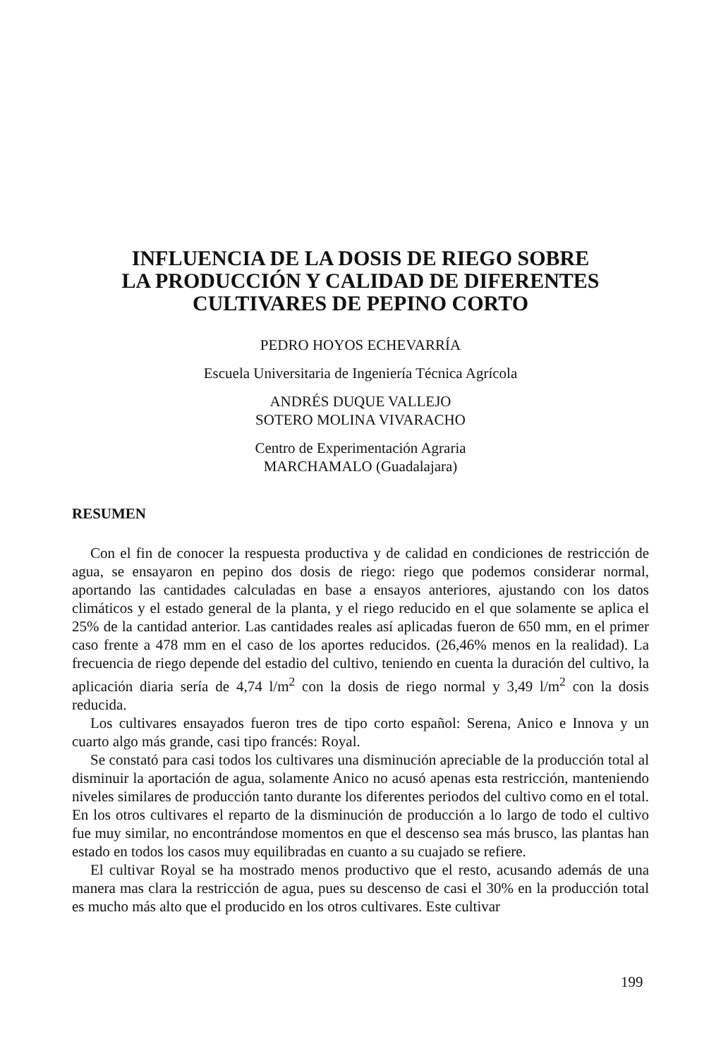INFLUENCIA DE LA DOSIS DE RIEGO SOBRE
LA PRODUCCIÓN Y CALIDAD DE DIFERENTES
CULTIVARES DE PEPINO CORTO
PEDRO HOYOS ECHEVARRÍA
Escuela Universitaria de Ingeniería Técnica Agrícola
ANDRÉS DUQUE VALLEJO
SOTERO MOLINA VIVARACHO
Centro de Experimentación Agraria
MARCHAMALO (Guadalajara)
RESUMEN
Con el fin de conocer la respuesta productiva y de calidad en condiciones de restricción de agua, se ensayaron en pepino dos dosis de riego: riego que podemos considerar normal, aportando las cantidades calculadas en base a ensayos anteriores, ajustando con los datos climáticos y el estado general de la planta, y el riego reducido en el que solamente se aplica el 25% de la cantidad anterior. Las cantidades reales así aplicadas fueron de 650 mm, en el primer caso frente a 478 mm en el caso de los aportes reducidos. (26,46% menos en la realidad). La frecuencia de riego depende del estadio del cultivo, teniendo en cuenta la duración del cultivo, la aplicación diaria sería de 4,74 l/m<sup>2</sup> con la dosis de riego normal y 3,49 l/m<sup>2</sup> con la dosis reducida.
Los cultivares ensayados fueron tres de tipo corto español: Serena, Anico e Innova y un cuarto algo más grande, casi tipo francés: Royal.
Se constató para casi todos los cultivares una disminución apreciable de la producción total al disminuir la aportación de agua, solamente Anico no acusó apenas esta restricción, manteniendo niveles similares de producción tanto durante los diferentes periodos del cultivo como en el total. En los otros cultivares el reparto de la disminución de producción a lo largo de todo el cultivo fue muy similar, no encontrándose momentos en que el descenso sea más brusco, las plantas han estado en todos los casos muy equilibradas en cuanto a su cuajado se refiere.
El cultivar Royal se ha mostrado menos productivo que el resto, acusando además de una manera mas clara la restricción de agua, pues su descenso de casi el 30% en la producción total es mucho más alto que el producido en los otros cultivares. Este cultivar
199